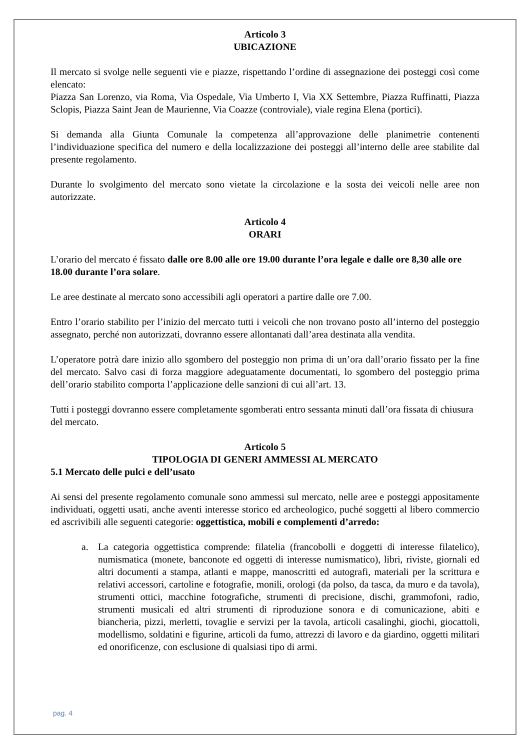Articolo 3
UBICAZIONE
Il mercato si svolge nelle seguenti vie e piazze, rispettando l’ordine di assegnazione dei posteggi così come elencato:
Piazza San Lorenzo, via Roma, Via Ospedale, Via Umberto I, Via XX Settembre, Piazza Ruffinatti, Piazza Sclopis, Piazza Saint Jean de Maurienne, Via Coazze (controviale), viale regina Elena (portici).
Si demanda alla Giunta Comunale la competenza all’approvazione delle planimetrie contenenti l’individuazione specifica del numero e della localizzazione dei posteggi all’interno delle aree stabilite dal presente regolamento.
Durante lo svolgimento del mercato sono vietate la circolazione e la sosta dei veicoli nelle aree non autorizzate.
Articolo 4
ORARI
L’orario del mercato é fissato dalle ore 8.00 alle ore 19.00 durante l’ora legale e dalle ore 8,30 alle ore 18.00 durante l’ora solare.
Le aree destinate al mercato sono accessibili agli operatori a partire dalle ore 7.00.
Entro l’orario stabilito per l’inizio del mercato tutti i veicoli che non trovano posto all’interno del posteggio assegnato, perché non autorizzati, dovranno essere allontanati dall’area destinata alla vendita.
L’operatore potrà dare inizio allo sgombero del posteggio non prima di un’ora dall’orario fissato per la fine del mercato. Salvo casi di forza maggiore adeguatamente documentati, lo sgombero del posteggio prima dell’orario stabilito comporta l’applicazione delle sanzioni di cui all’art. 13.
Tutti i posteggi dovranno essere completamente sgomberati entro sessanta minuti dall’ora fissata di chiusura del mercato.
Articolo 5
TIPOLOGIA DI GENERI AMMESSI AL MERCATO
5.1 Mercato delle pulci e dell’usato
Ai sensi del presente regolamento comunale sono ammessi sul mercato, nelle aree e posteggi appositamente individuati, oggetti usati, anche aventi interesse storico ed archeologico, puché soggetti al libero commercio ed ascrivibili alle seguenti categorie: oggettistica, mobili e complementi d’arredo:
a. La categoria oggettistica comprende: filatelia (francobolli e doggetti di interesse filatelico), numismatica (monete, banconote ed oggetti di interesse numismatico), libri, riviste, giornali ed altri documenti a stampa, atlanti e mappe, manoscritti ed autografi, materiali per la scrittura e relativi accessori, cartoline e fotografie, monili, orologi (da polso, da tasca, da muro e da tavola), strumenti ottici, macchine fotografiche, strumenti di precisione, dischi, grammofoni, radio, strumenti musicali ed altri strumenti di riproduzione sonora e di comunicazione, abiti e biancheria, pizzi, merletti, tovaglie e servizi per la tavola, articoli casalinghi, giochi, giocattoli, modellismo, soldatini e figurine, articoli da fumo, attrezzi di lavoro e da giardino, oggetti militari ed onorificenze, con esclusione di qualsiasi tipo di armi.
pag. 4